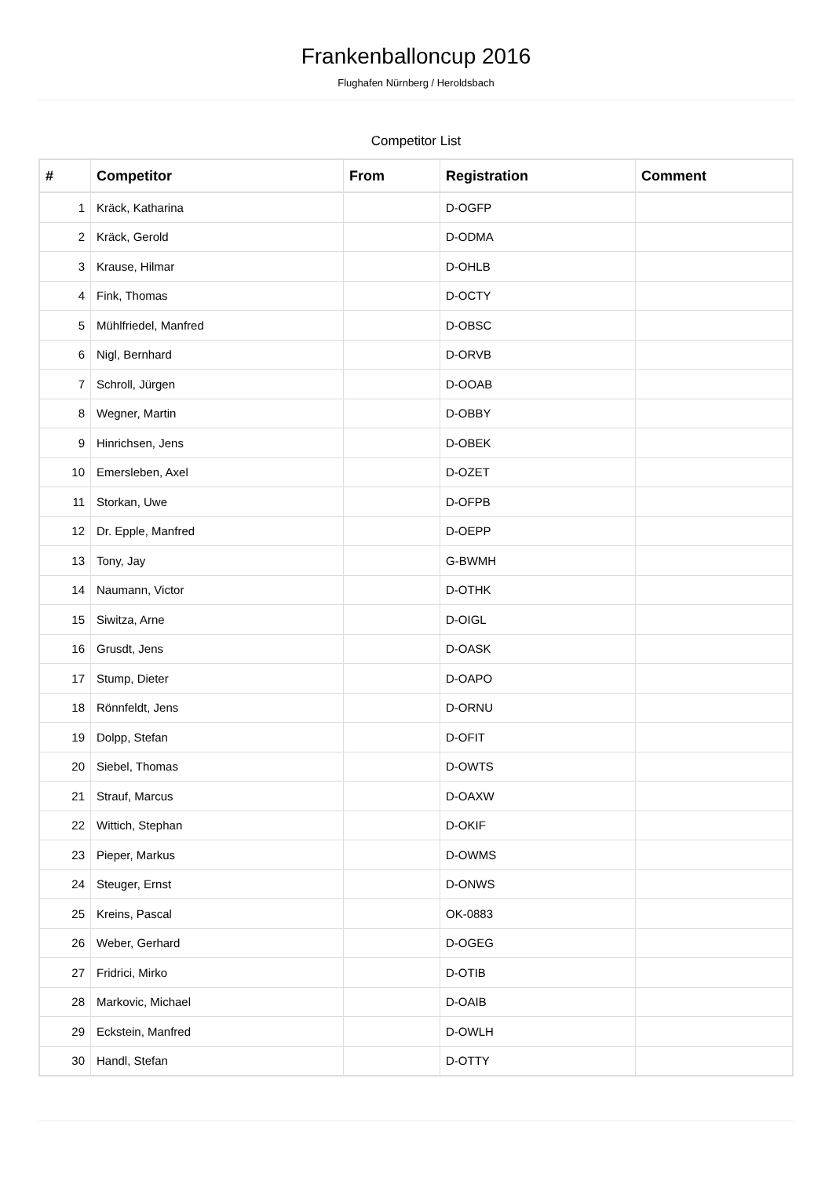Frankenballoncup 2016
Flughafen Nürnberg / Heroldsbach
Competitor List
| # | Competitor | From | Registration | Comment |
| --- | --- | --- | --- | --- |
| 1 | Kräck, Katharina | | D-OGFP | |
| 2 | Kräck, Gerold | | D-ODMA | |
| 3 | Krause, Hilmar | | D-OHLB | |
| 4 | Fink, Thomas | | D-OCTY | |
| 5 | Mühlfriedel, Manfred | | D-OBSC | |
| 6 | Nigl, Bernhard | | D-ORVB | |
| 7 | Schroll, Jürgen | | D-OOAB | |
| 8 | Wegner, Martin | | D-OBBY | |
| 9 | Hinrichsen, Jens | | D-OBEK | |
| 10 | Emersleben, Axel | | D-OZET | |
| 11 | Storkan, Uwe | | D-OFPB | |
| 12 | Dr. Epple, Manfred | | D-OEPP | |
| 13 | Tony, Jay | | G-BWMH | |
| 14 | Naumann, Victor | | D-OTHK | |
| 15 | Siwitza, Arne | | D-OIGL | |
| 16 | Grusdt, Jens | | D-OASK | |
| 17 | Stump, Dieter | | D-OAPO | |
| 18 | Rönnfeldt, Jens | | D-ORNU | |
| 19 | Dolpp, Stefan | | D-OFIT | |
| 20 | Siebel, Thomas | | D-OWTS | |
| 21 | Strauf, Marcus | | D-OAXW | |
| 22 | Wittich, Stephan | | D-OKIF | |
| 23 | Pieper, Markus | | D-OWMS | |
| 24 | Steuger, Ernst | | D-ONWS | |
| 25 | Kreins, Pascal | | OK-0883 | |
| 26 | Weber, Gerhard | | D-OGEG | |
| 27 | Fridrici, Mirko | | D-OTIB | |
| 28 | Markovic, Michael | | D-OAIB | |
| 29 | Eckstein, Manfred | | D-OWLH | |
| 30 | Handl, Stefan | | D-OTTY | |